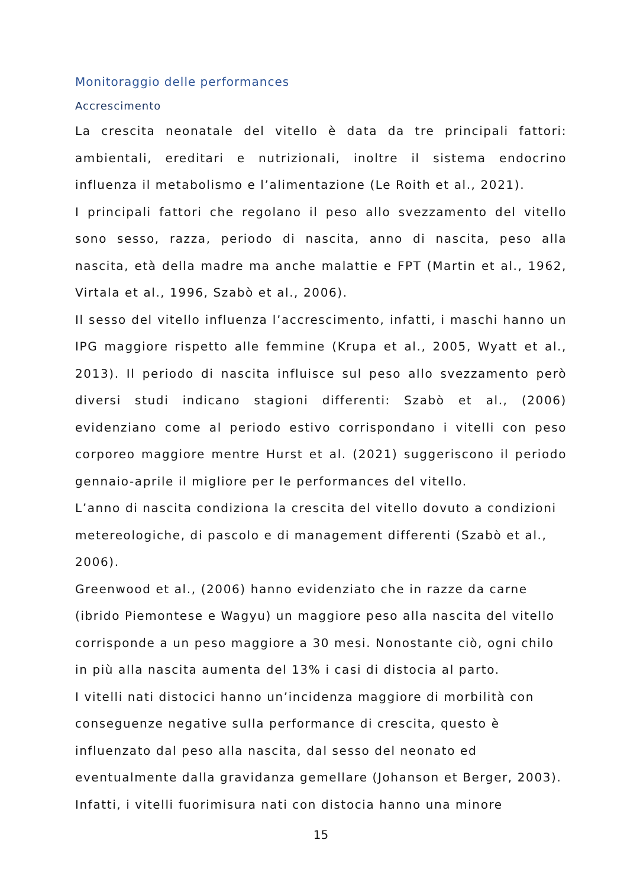Monitoraggio delle performances
Accrescimento
La crescita neonatale del vitello è data da tre principali fattori: ambientali, ereditari e nutrizionali, inoltre il sistema endocrino influenza il metabolismo e l’alimentazione (Le Roith et al., 2021).
I principali fattori che regolano il peso allo svezzamento del vitello sono sesso, razza, periodo di nascita, anno di nascita, peso alla nascita, età della madre ma anche malattie e FPT (Martin et al., 1962, Virtala et al., 1996, Szabò et al., 2006).
Il sesso del vitello influenza l’accrescimento, infatti, i maschi hanno un IPG maggiore rispetto alle femmine (Krupa et al., 2005, Wyatt et al., 2013). Il periodo di nascita influisce sul peso allo svezzamento però diversi studi indicano stagioni differenti: Szabò et al., (2006) evidenziano come al periodo estivo corrispondano i vitelli con peso corporeo maggiore mentre Hurst et al. (2021) suggeriscono il periodo gennaio-aprile il migliore per le performances del vitello.
L’anno di nascita condiziona la crescita del vitello dovuto a condizioni metereologiche, di pascolo e di management differenti (Szabò et al., 2006).
Greenwood et al., (2006) hanno evidenziato che in razze da carne (ibrido Piemontese e Wagyu) un maggiore peso alla nascita del vitello corrisponde a un peso maggiore a 30 mesi. Nonostante ciò, ogni chilo in più alla nascita aumenta del 13% i casi di distocia al parto.
I vitelli nati distocici hanno un’incidenza maggiore di morbilità con conseguenze negative sulla performance di crescita, questo è influenzato dal peso alla nascita, dal sesso del neonato ed eventualmente dalla gravidanza gemellare (Johanson et Berger, 2003). Infatti, i vitelli fuorimisura nati con distocia hanno una minore
15